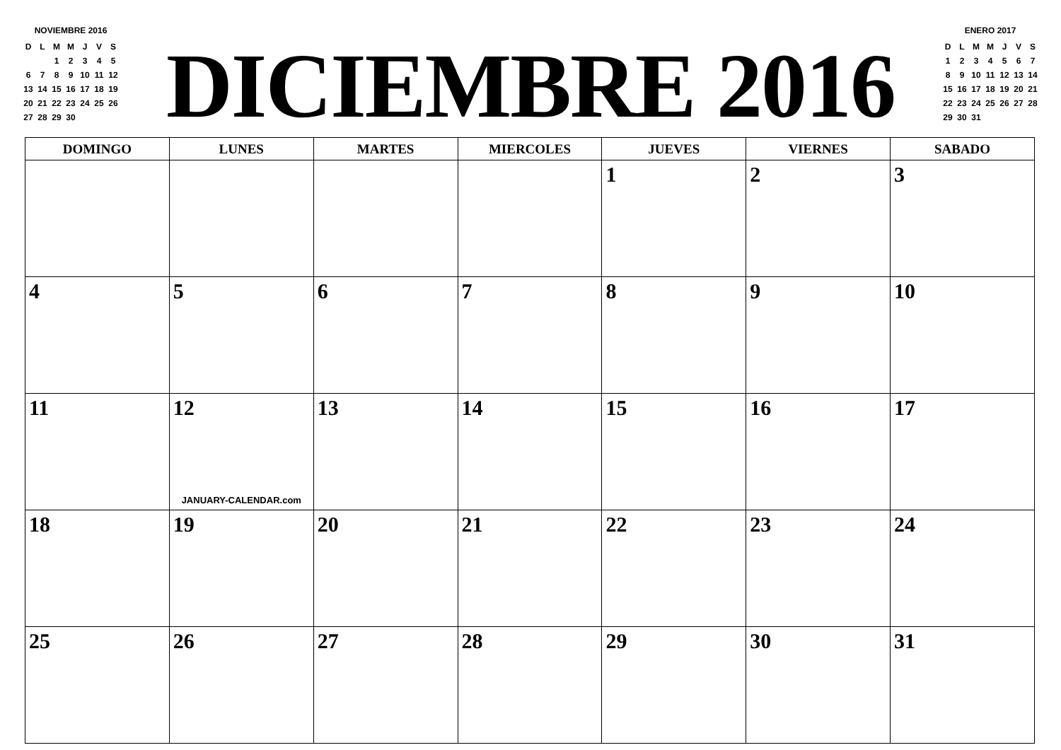NOVIEMBRE 2016
| D | L | M | M | J | V | S |
| | | 1 | 2 | 3 | 4 | 5 |
| 6 | 7 | 8 | 9 | 10 | 11 | 12 |
| 13 | 14 | 15 | 16 | 17 | 18 | 19 |
| 20 | 21 | 22 | 23 | 24 | 25 | 26 |
| 27 | 28 | 29 | 30 | | | |
DICIEMBRE 2016
ENERO 2017
| D | L | M | M | J | V | S |
| 1 | 2 | 3 | 4 | 5 | 6 | 7 |
| 8 | 9 | 10 | 11 | 12 | 13 | 14 |
| 15 | 16 | 17 | 18 | 19 | 20 | 21 |
| 22 | 23 | 24 | 25 | 26 | 27 | 28 |
| 29 | 30 | 31 | | | | |
| DOMINGO | LUNES | MARTES | MIERCOLES | JUEVES | VIERNES | SABADO |
| --- | --- | --- | --- | --- | --- | --- |
| | | | | 1 | 2 | 3 |
| 4 | 5 | 6 | 7 | 8 | 9 | 10 |
| 11 | 12 JANUARY-CALENDAR.com | 13 | 14 | 15 | 16 | 17 |
| 18 | 19 | 20 | 21 | 22 | 23 | 24 |
| 25 | 26 | 27 | 28 | 29 | 30 | 31 |